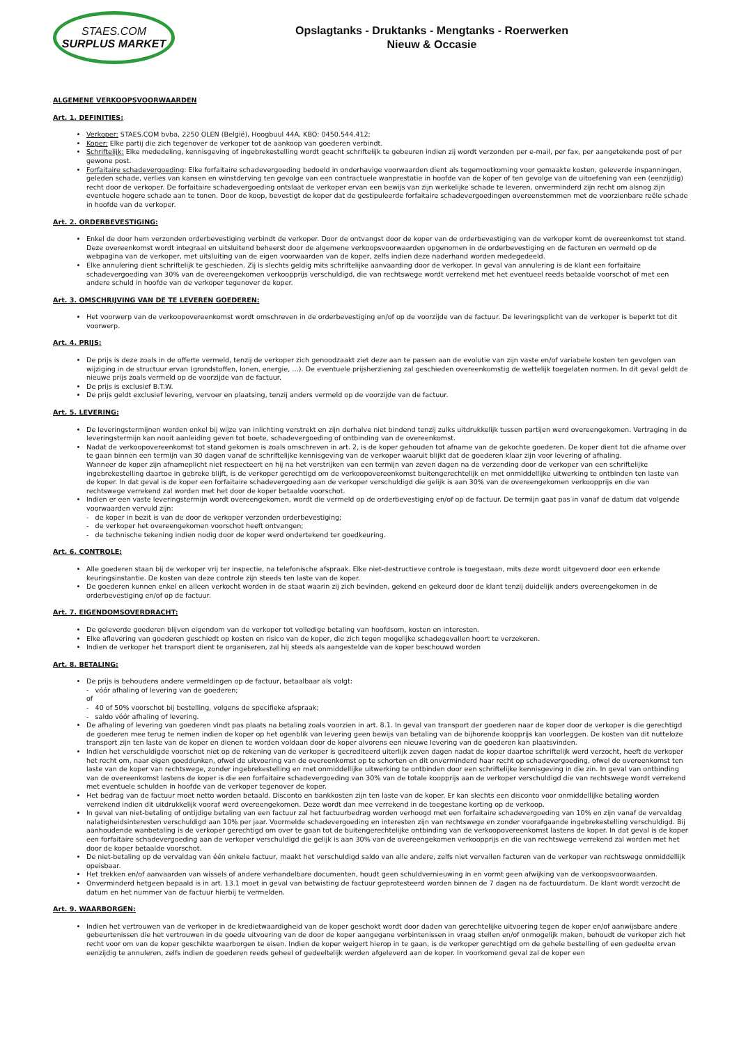STAES.COM
SURPLUS MARKET
Opslagtanks - Druktanks - Mengtanks - Roerwerken
Nieuw & Occasie
ALGEMENE VERKOOPSVOORWAARDEN
Art. 1. DEFINITIES:
Verkoper: STAES.COM bvba, 2250 OLEN (België), Hoogbuul 44A, KBO: 0450.544.412;
Koper: Elke partij die zich tegenover de verkoper tot de aankoop van goederen verbindt.
Schriftelijk: Elke mededeling, kennisgeving of ingebrekestelling wordt geacht schriftelijk te gebeuren indien zij wordt verzonden per e-mail, per fax, per aangetekende post of per gewone post.
Forfaitaire schadevergoeding: Elke forfaitaire schadevergoeding bedoeld in onderhavige voorwaarden dient als tegemoetkoming voor gemaakte kosten, geleverde inspanningen, geleden schade, verlies van kansen en winstderving ten gevolge van een contractuele wanprestatie in hoofde van de koper of ten gevolge van de uitoefening van een (eenzijdig) recht door de verkoper. De forfaitaire schadevergoeding ontslaat de verkoper ervan een bewijs van zijn werkelijke schade te leveren, onverminderd zijn recht om alsnog zijn eventuele hogere schade aan te tonen. Door de koop, bevestigt de koper dat de gestipuleerde forfaitaire schadevergoedingen overeenstemmen met de voorzienbare reële schade in hoofde van de verkoper.
Art. 2. ORDERBEVESTIGING:
Enkel de door hem verzonden orderbevestiging verbindt de verkoper. Door de ontvangst door de koper van de orderbevestiging van de verkoper komt de overeenkomst tot stand. Deze overeenkomst wordt integraal en uitsluitend beheerst door de algemene verkoopsvoorwaarden opgenomen in de orderbevestiging en de facturen en vermeld op de webpagina van de verkoper, met uitsluiting van de eigen voorwaarden van de koper, zelfs indien deze naderhand worden medegedeeld.
Elke annulering dient schriftelijk te geschieden. Zij is slechts geldig mits schriftelijke aanvaarding door de verkoper. In geval van annulering is de klant een forfaitaire schadevergoeding van 30% van de overeengekomen verkoopprijs verschuldigd, die van rechtswege wordt verrekend met het eventueel reeds betaalde voorschot of met een andere schuld in hoofde van de verkoper tegenover de koper.
Art. 3. OMSCHRIJVING VAN DE TE LEVEREN GOEDEREN:
Het voorwerp van de verkoopovereenkomst wordt omschreven in de orderbevestiging en/of op de voorzijde van de factuur. De leveringsplicht van de verkoper is beperkt tot dit voorwerp.
Art. 4. PRIJS:
De prijs is deze zoals in de offerte vermeld, tenzij de verkoper zich genoodzaakt ziet deze aan te passen aan de evolutie van zijn vaste en/of variabele kosten ten gevolgen van wijziging in de structuur ervan (grondstoffen, lonen, energie, …). De eventuele prijsherziening zal geschieden overeenkomstig de wettelijk toegelaten normen. In dit geval geldt de nieuwe prijs zoals vermeld op de voorzijde van de factuur.
De prijs is exclusief B.T.W.
De prijs geldt exclusief levering, vervoer en plaatsing, tenzij anders vermeld op de voorzijde van de factuur.
Art. 5. LEVERING:
De leveringstermijnen worden enkel bij wijze van inlichting verstrekt en zijn derhalve niet bindend tenzij zulks uitdrukkelijk tussen partijen werd overeengekomen. Vertraging in de leveringstermijn kan nooit aanleiding geven tot boete, schadevergoeding of ontbinding van de overeenkomst.
Nadat de verkoopovereenkomst tot stand gekomen is zoals omschreven in art. 2, is de koper gehouden tot afname van de gekochte goederen. De koper dient tot die afname over te gaan binnen een termijn van 30 dagen vanaf de schriftelijke kennisgeving van de verkoper waaruit blijkt dat de goederen klaar zijn voor levering of afhaling.
Wanneer de koper zijn afnameplicht niet respecteert en hij na het verstrijken van een termijn van zeven dagen na de verzending door de verkoper van een schriftelijke ingebrekestelling daartoe in gebreke blijft, is de verkoper gerechtigd om de verkoopovereenkomst buitengerechtelijk en met onmiddellijke uitwerking te ontbinden ten laste van de koper. In dat geval is de koper een forfaitaire schadevergoeding aan de verkoper verschuldigd die gelijk is aan 30% van de overeengekomen verkoopprijs en die van rechtswege verrekend zal worden met het door de koper betaalde voorschot.
Indien er een vaste leveringstermijn wordt overeengekomen, wordt die vermeld op de orderbevestiging en/of op de factuur. De termijn gaat pas in vanaf de datum dat volgende voorwaarden vervuld zijn:
- de koper in bezit is van de door de verkoper verzonden orderbevestiging;
- de verkoper het overeengekomen voorschot heeft ontvangen;
- de technische tekening indien nodig door de koper werd ondertekend ter goedkeuring.
Art. 6. CONTROLE:
Alle goederen staan bij de verkoper vrij ter inspectie, na telefonische afspraak. Elke niet-destructieve controle is toegestaan, mits deze wordt uitgevoerd door een erkende keuringsinstantie. De kosten van deze controle zijn steeds ten laste van de koper.
De goederen kunnen enkel en alleen verkocht worden in de staat waarin zij zich bevinden, gekend en gekeurd door de klant tenzij duidelijk anders overeengekomen in de orderbevestiging en/of op de factuur.
Art. 7. EIGENDOMSOVERDRACHT:
De geleverde goederen blijven eigendom van de verkoper tot volledige betaling van hoofdsom, kosten en interesten.
Elke aflevering van goederen geschiedt op kosten en risico van de koper, die zich tegen mogelijke schadegevallen hoort te verzekeren.
Indien de verkoper het transport dient te organiseren, zal hij steeds als aangestelde van de koper beschouwd worden
Art. 8. BETALING:
De prijs is behoudens andere vermeldingen op de factuur, betaalbaar als volgt:
- vóór afhaling of levering van de goederen;
of
- 40 of 50% voorschot bij bestelling, volgens de specifieke afspraak;
- saldo vóór afhaling of levering.
De afhaling of levering van goederen vindt pas plaats na betaling zoals voorzien in art. 8.1. In geval van transport der goederen naar de koper door de verkoper is die gerechtigd de goederen mee terug te nemen indien de koper op het ogenblik van levering geen bewijs van betaling van de bijhorende koopprijs kan voorleggen. De kosten van dit nutteloze transport zijn ten laste van de koper en dienen te worden voldaan door de koper alvorens een nieuwe levering van de goederen kan plaatsvinden.
Indien het verschuldigde voorschot niet op de rekening van de verkoper is gecrediteerd uiterlijk zeven dagen nadat de koper daartoe schriftelijk werd verzocht, heeft de verkoper het recht om, naar eigen goeddunken, ofwel de uitvoering van de overeenkomst op te schorten en dit onverminderd haar recht op schadevergoeding, ofwel de overeenkomst ten laste van de koper van rechtswege, zonder ingebrekestelling en met onmiddellijke uitwerking te ontbinden door een schriftelijke kennisgeving in die zin. In geval van ontbinding van de overeenkomst lastens de koper is die een forfaitaire schadevergoeding van 30% van de totale koopprijs aan de verkoper verschuldigd die van rechtswege wordt verrekend met eventuele schulden in hoofde van de verkoper tegenover de koper.
Het bedrag van de factuur moet netto worden betaald. Disconto en bankkosten zijn ten laste van de koper. Er kan slechts een disconto voor onmiddellijke betaling worden verrekend indien dit uitdrukkelijk vooraf werd overeengekomen. Deze wordt dan mee verrekend in de toegestane korting op de verkoop.
In geval van niet-betaling of ontijdige betaling van een factuur zal het factuurbedrag worden verhoogd met een forfaitaire schadevergoeding van 10% en zijn vanaf de vervaldag nalatigheidsinteresten verschuldigd aan 10% per jaar. Voormelde schadevergoeding en interesten zijn van rechtswege en zonder voorafgaande ingebrekestelling verschuldigd. Bij aanhoudende wanbetaling is de verkoper gerechtigd om over te gaan tot de buitengerechtelijke ontbinding van de verkoopovereenkomst lastens de koper. In dat geval is de koper een forfaitaire schadevergoeding aan de verkoper verschuldigd die gelijk is aan 30% van de overeengekomen verkoopprijs en die van rechtswege verrekend zal worden met het door de koper betaalde voorschot.
De niet-betaling op de vervaldag van één enkele factuur, maakt het verschuldigd saldo van alle andere, zelfs niet vervallen facturen van de verkoper van rechtswege onmiddellijk opeisbaar.
Het trekken en/of aanvaarden van wissels of andere verhandelbare documenten, houdt geen schuldvernieuwing in en vormt geen afwijking van de verkoopsvoorwaarden.
Onverminderd hetgeen bepaald is in art. 13.1 moet in geval van betwisting de factuur geprotesteerd worden binnen de 7 dagen na de factuurdatum. De klant wordt verzocht de datum en het nummer van de factuur hierbij te vermelden.
Art. 9. WAARBORGEN:
Indien het vertrouwen van de verkoper in de kredietwaardigheid van de koper geschokt wordt door daden van gerechtelijke uitvoering tegen de koper en/of aanwijsbare andere gebeurtenissen die het vertrouwen in de goede uitvoering van de door de koper aangegane verbintenissen in vraag stellen en/of onmogelijk maken, behoudt de verkoper zich het recht voor om van de koper geschikte waarborgen te eisen. Indien de koper weigert hierop in te gaan, is de verkoper gerechtigd om de gehele bestelling of een gedeelte ervan eenzijdig te annuleren, zelfs indien de goederen reeds geheel of gedeeltelijk werden afgeleverd aan de koper. In voorkomend geval zal de koper een